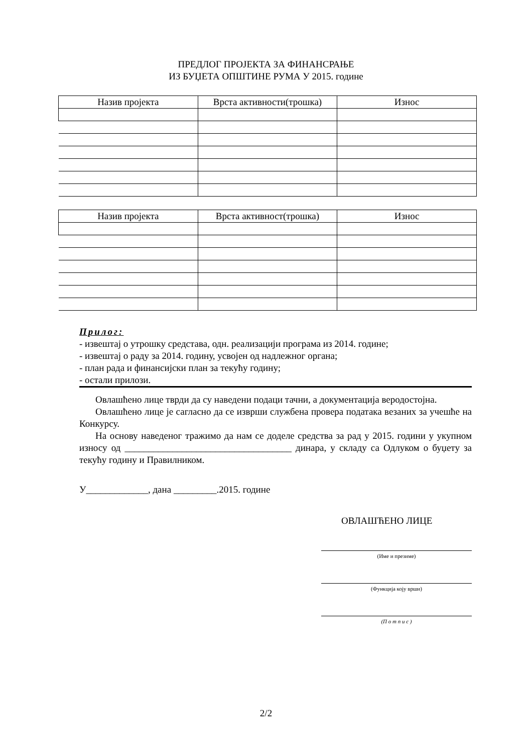ПРЕДЛОГ ПРОЈЕКТА ЗА ФИНАНСРАЊЕ
ИЗ БУЏЕТА ОПШТИНЕ РУМА У 2015. године
| Назив пројекта | Врста активности(трошка) | Износ |
| --- | --- | --- |
| Назив пројекта | Врста активност(трошка) | Износ |
| --- | --- | --- |
Прилог:
- извештај о утрошку средстава, одн. реализацији програма из 2014. године;
- извештај о раду за 2014. годину, усвојен од надлежног органа;
- план рада и финансијски план за текућу годину;
- остали прилози.
Овлашћено лице тврди да су наведени подаци тачни, а документација веродостојна.
Овлашћено лице је сагласно да се изврши службена провера података везаних за учешће на Конкурсу.
На основу наведеног тражимо да нам се доделе средства за рад у 2015. години у укупном износу од ___________________________________ динара, у складу са Одлуком о буџету за текућу годину и Правилником.
У_____________, дана _________.2015. године
ОВЛАШЋЕНО ЛИЦЕ
(Име и презиме)
(Функција коју врши)
(П о т п и с )
2/2